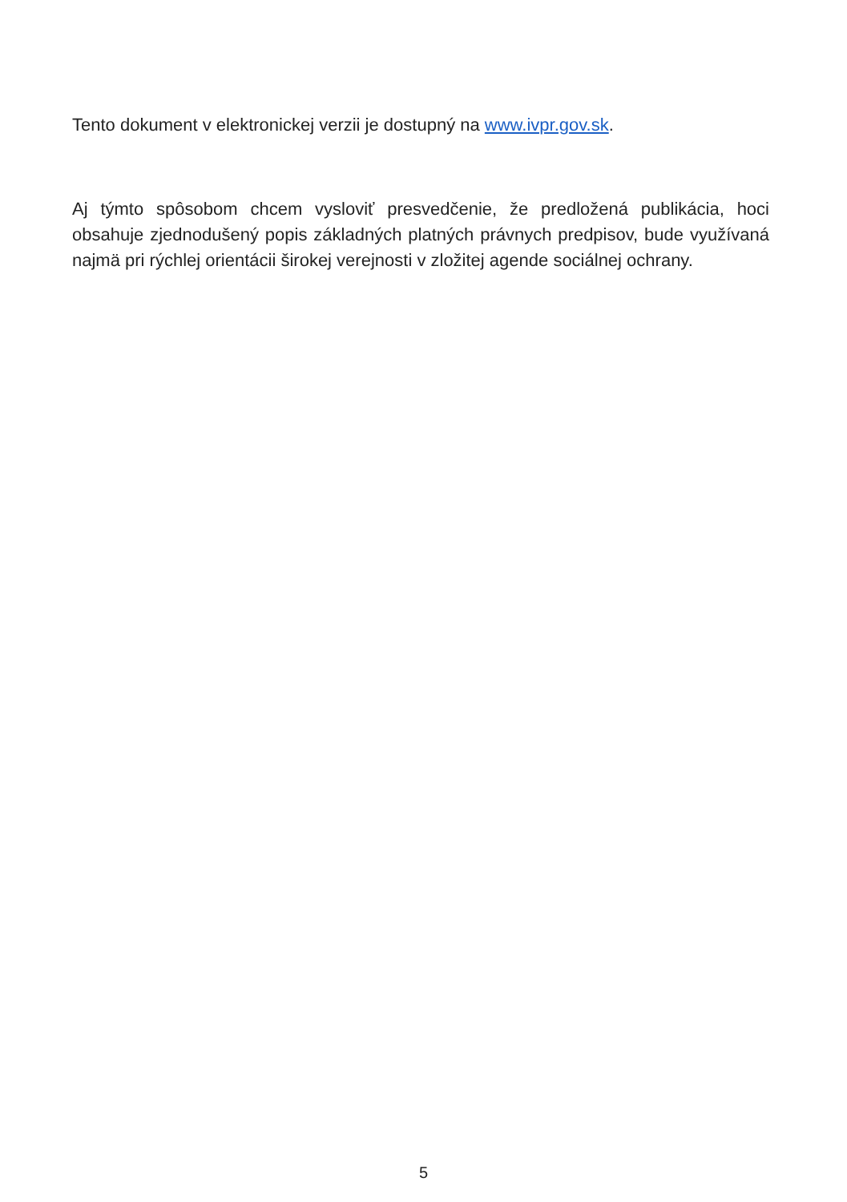Tento dokument v elektronickej verzii je dostupný na www.ivpr.gov.sk.
Aj týmto spôsobom chcem vysloviť presvedčenie, že predložená publikácia, hoci obsahuje zjednodušený popis základných platných právnych predpisov, bude využívaná najmä pri rýchlej orientácii širokej verejnosti v zložitej agende sociálnej ochrany.
5